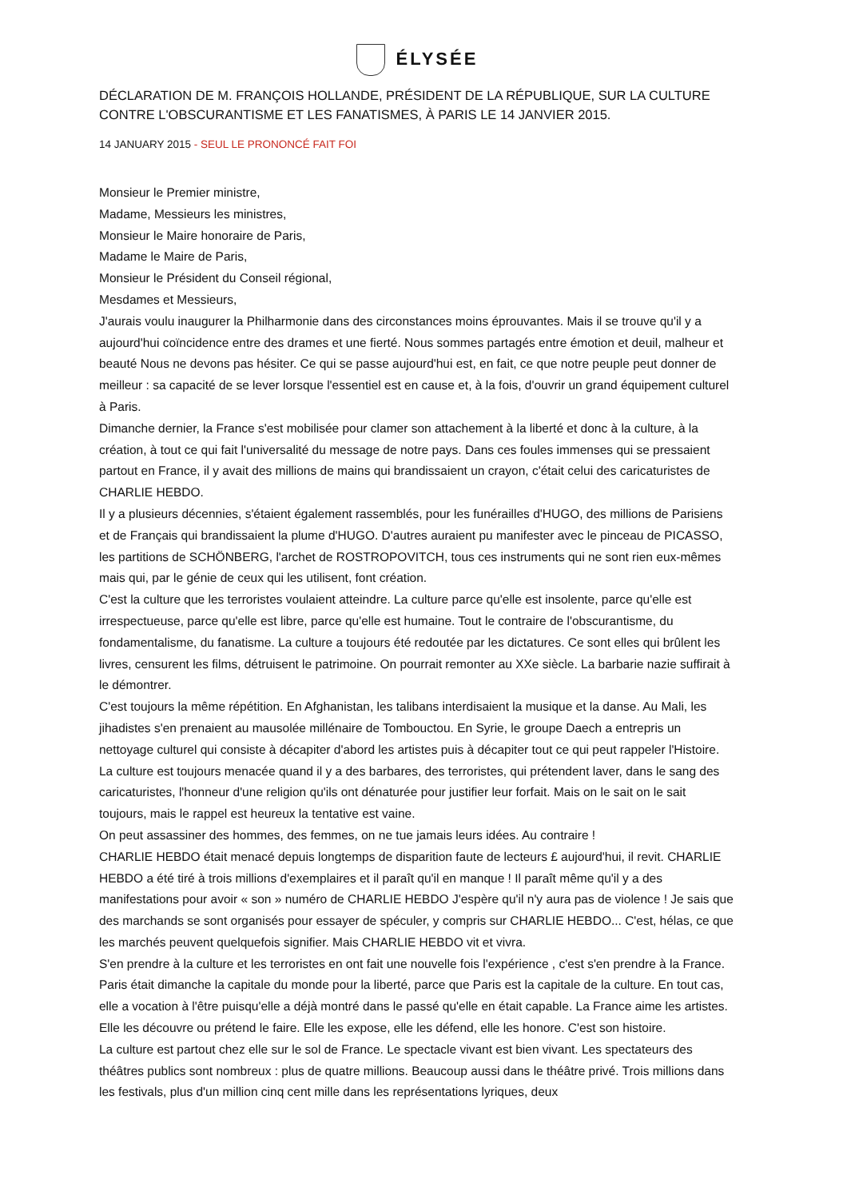ÉLYSÉE
DÉCLARATION DE M. FRANÇOIS HOLLANDE, PRÉSIDENT DE LA RÉPUBLIQUE, SUR LA CULTURE CONTRE L'OBSCURANTISME ET LES FANATISMES, À PARIS LE 14 JANVIER 2015.
14 JANUARY 2015 - SEUL LE PRONONCÉ FAIT FOI
Monsieur le Premier ministre,
Madame, Messieurs les ministres,
Monsieur le Maire honoraire de Paris,
Madame le Maire de Paris,
Monsieur le Président du Conseil régional,
Mesdames et Messieurs,
J'aurais voulu inaugurer la Philharmonie dans des circonstances moins éprouvantes. Mais il se trouve qu'il y a aujourd'hui coïncidence entre des drames et une fierté. Nous sommes partagés entre émotion et deuil, malheur et beauté Nous ne devons pas hésiter. Ce qui se passe aujourd'hui est, en fait, ce que notre peuple peut donner de meilleur : sa capacité de se lever lorsque l'essentiel est en cause et, à la fois, d'ouvrir un grand équipement culturel à Paris.
Dimanche dernier, la France s'est mobilisée pour clamer son attachement à la liberté et donc à la culture, à la création, à tout ce qui fait l'universalité du message de notre pays. Dans ces foules immenses qui se pressaient partout en France, il y avait des millions de mains qui brandissaient un crayon, c'était celui des caricaturistes de CHARLIE HEBDO.
Il y a plusieurs décennies, s'étaient également rassemblés, pour les funérailles d'HUGO, des millions de Parisiens et de Français qui brandissaient la plume d'HUGO. D'autres auraient pu manifester avec le pinceau de PICASSO, les partitions de SCHÖNBERG, l'archet de ROSTROPOVITCH, tous ces instruments qui ne sont rien eux-mêmes mais qui, par le génie de ceux qui les utilisent, font création.
C'est la culture que les terroristes voulaient atteindre. La culture parce qu'elle est insolente, parce qu'elle est irrespectueuse, parce qu'elle est libre, parce qu'elle est humaine. Tout le contraire de l'obscurantisme, du fondamentalisme, du fanatisme. La culture a toujours été redoutée par les dictatures. Ce sont elles qui brûlent les livres, censurent les films, détruisent le patrimoine. On pourrait remonter au XXe siècle. La barbarie nazie suffirait à le démontrer.
C'est toujours la même répétition. En Afghanistan, les talibans interdisaient la musique et la danse. Au Mali, les jihadistes s'en prenaient au mausolée millénaire de Tombouctou. En Syrie, le groupe Daech a entrepris un nettoyage culturel qui consiste à décapiter d'abord les artistes puis à décapiter tout ce qui peut rappeler l'Histoire.
La culture est toujours menacée quand il y a des barbares, des terroristes, qui prétendent laver, dans le sang des caricaturistes, l'honneur d'une religion qu'ils ont dénaturée pour justifier leur forfait. Mais on le sait on le sait toujours, mais le rappel est heureux la tentative est vaine.
On peut assassiner des hommes, des femmes, on ne tue jamais leurs idées. Au contraire !
CHARLIE HEBDO était menacé depuis longtemps de disparition faute de lecteurs £ aujourd'hui, il revit. CHARLIE HEBDO a été tiré à trois millions d'exemplaires et il paraît qu'il en manque ! Il paraît même qu'il y a des manifestations pour avoir « son » numéro de CHARLIE HEBDO J'espère qu'il n'y aura pas de violence ! Je sais que des marchands se sont organisés pour essayer de spéculer, y compris sur CHARLIE HEBDO... C'est, hélas, ce que les marchés peuvent quelquefois signifier. Mais CHARLIE HEBDO vit et vivra.
S'en prendre à la culture et les terroristes en ont fait une nouvelle fois l'expérience , c'est s'en prendre à la France. Paris était dimanche la capitale du monde pour la liberté, parce que Paris est la capitale de la culture. En tout cas, elle a vocation à l'être puisqu'elle a déjà montré dans le passé qu'elle en était capable. La France aime les artistes. Elle les découvre ou prétend le faire. Elle les expose, elle les défend, elle les honore. C'est son histoire.
La culture est partout chez elle sur le sol de France. Le spectacle vivant est bien vivant. Les spectateurs des théâtres publics sont nombreux : plus de quatre millions. Beaucoup aussi dans le théâtre privé. Trois millions dans les festivals, plus d'un million cinq cent mille dans les représentations lyriques, deux